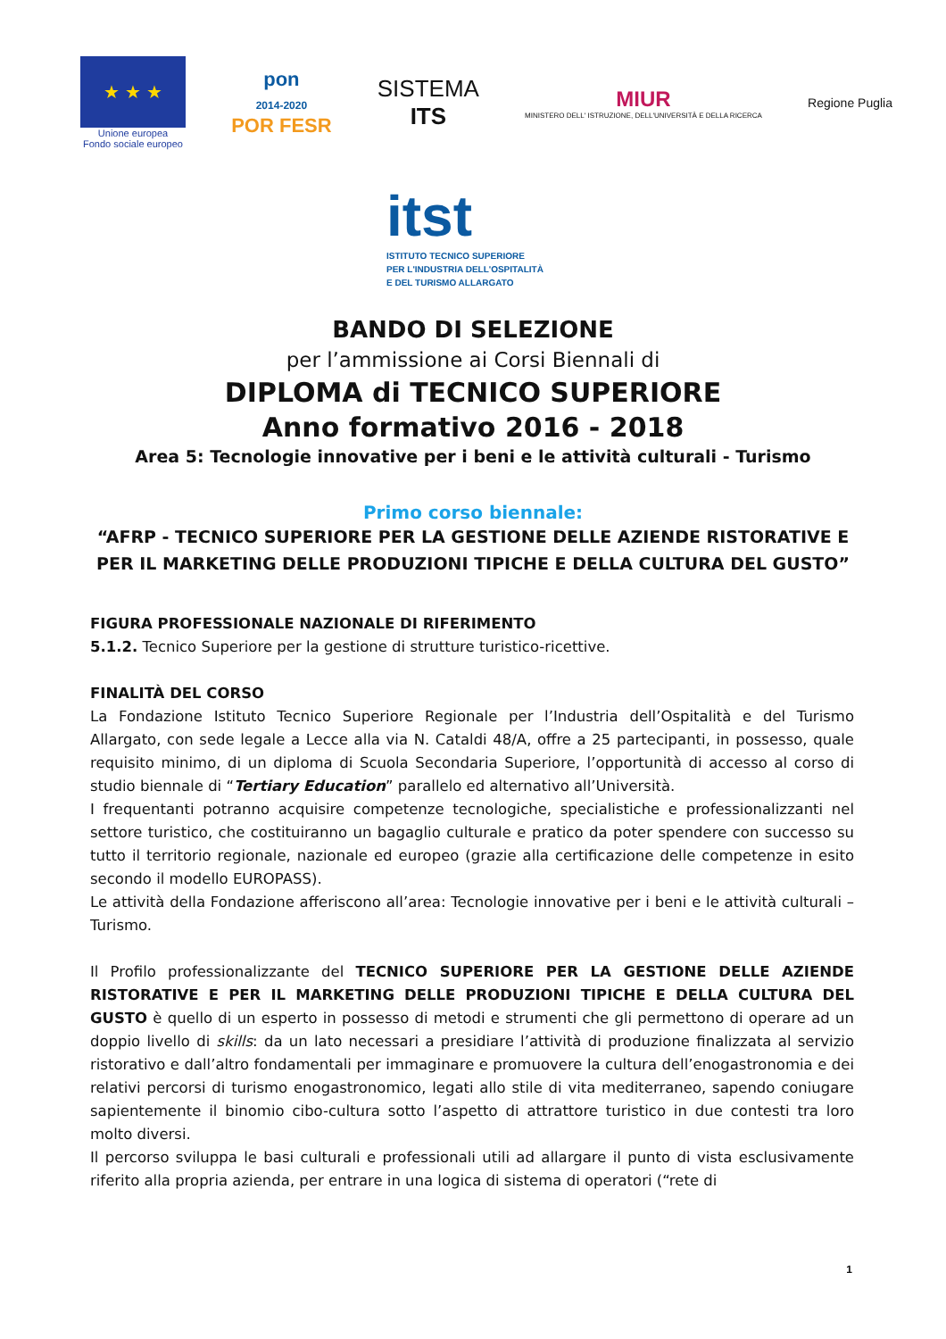★ ★ ★
Unione europea
Fondo sociale europeo
pon
2014-2020
POR FESR
SISTEMA
ITS
MIUR
MINISTERO DELL' ISTRUZIONE, DELL'UNIVERSITÀ E DELLA RICERCA
Regione Puglia
itst
ISTITUTO TECNICO SUPERIORE
PER L'INDUSTRIA DELL'OSPITALITÀ
E DEL TURISMO ALLARGATO
BANDO DI SELEZIONE
per l’ammissione ai Corsi Biennali di
DIPLOMA di TECNICO SUPERIORE
Anno formativo 2016 - 2018
Area 5: Tecnologie innovative per i beni e le attività culturali - Turismo
Primo corso biennale:
“AFRP - TECNICO SUPERIORE PER LA GESTIONE DELLE AZIENDE RISTORATIVE E PER IL MARKETING DELLE PRODUZIONI TIPICHE E DELLA CULTURA DEL GUSTO”
FIGURA PROFESSIONALE NAZIONALE DI RIFERIMENTO
5.1.2. Tecnico Superiore per la gestione di strutture turistico-ricettive.
FINALITÀ DEL CORSO
La Fondazione Istituto Tecnico Superiore Regionale per l’Industria dell’Ospitalità e del Turismo Allargato, con sede legale a Lecce alla via N. Cataldi 48/A, offre a 25 partecipanti, in possesso, quale requisito minimo, di un diploma di Scuola Secondaria Superiore, l’opportunità di accesso al corso di studio biennale di “Tertiary Education” parallelo ed alternativo all’Università.
I frequentanti potranno acquisire competenze tecnologiche, specialistiche e professionalizzanti nel settore turistico, che costituiranno un bagaglio culturale e pratico da poter spendere con successo su tutto il territorio regionale, nazionale ed europeo (grazie alla certificazione delle competenze in esito secondo il modello EUROPASS).
Le attività della Fondazione afferiscono all’area: Tecnologie innovative per i beni e le attività culturali – Turismo.
Il Profilo professionalizzante del TECNICO SUPERIORE PER LA GESTIONE DELLE AZIENDE RISTORATIVE E PER IL MARKETING DELLE PRODUZIONI TIPICHE E DELLA CULTURA DEL GUSTO è quello di un esperto in possesso di metodi e strumenti che gli permettono di operare ad un doppio livello di skills: da un lato necessari a presidiare l’attività di produzione finalizzata al servizio ristorativo e dall’altro fondamentali per immaginare e promuovere la cultura dell’enogastronomia e dei relativi percorsi di turismo enogastronomico, legati allo stile di vita mediterraneo, sapendo coniugare sapientemente il binomio cibo-cultura sotto l’aspetto di attrattore turistico in due contesti tra loro molto diversi.
Il percorso sviluppa le basi culturali e professionali utili ad allargare il punto di vista esclusivamente riferito alla propria azienda, per entrare in una logica di sistema di operatori (“rete di
1